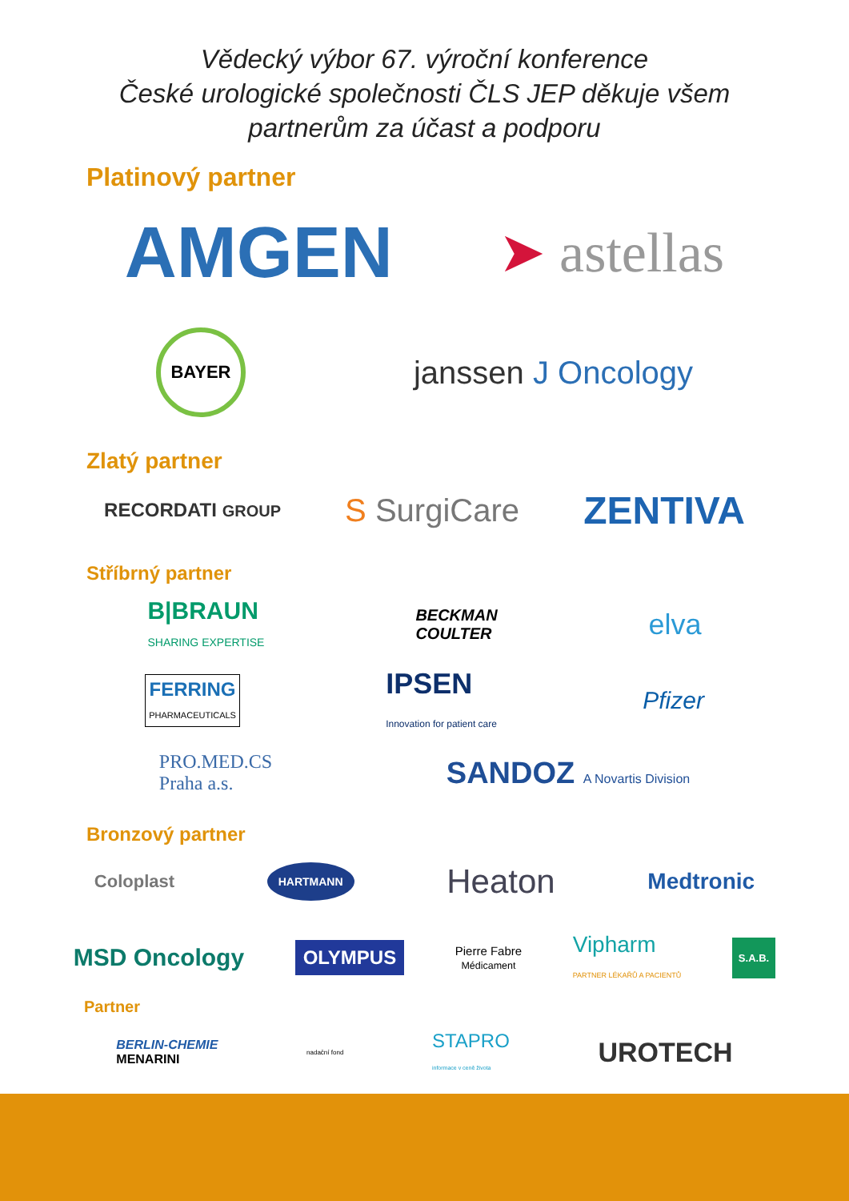Vědecký výbor 67. výroční konference
České urologické společnosti ČLS JEP děkuje všem
partnerům za účast a podporu
Platinový partner
AMGEN ➤ astellas
BAYER janssen Ј Oncology
Zlatý partner
RECORDATI GROUP S SurgiCare ZENTIVA
Stříbrný partner
B|BRAUN
SHARING EXPERTISE BECKMAN
COULTER elva
FERRING
PHARMACEUTICALS IPSEN
Innovation for patient care Pfizer
PRO.MED.CS
Praha a.s. SANDOZ A Novartis Division
Bronzový partner
Coloplast HARTMANN Heaton Medtronic
MSD Oncology OLYMPUS Pierre Fabre
Médicament Vipharm
PARTNER LÉKAŘŮ A PACIENTŮ S.A.B.
Partner
BERLIN-CHEMIE
MENARINI nadační fond STAPRO
informace v ceně života UROTECH